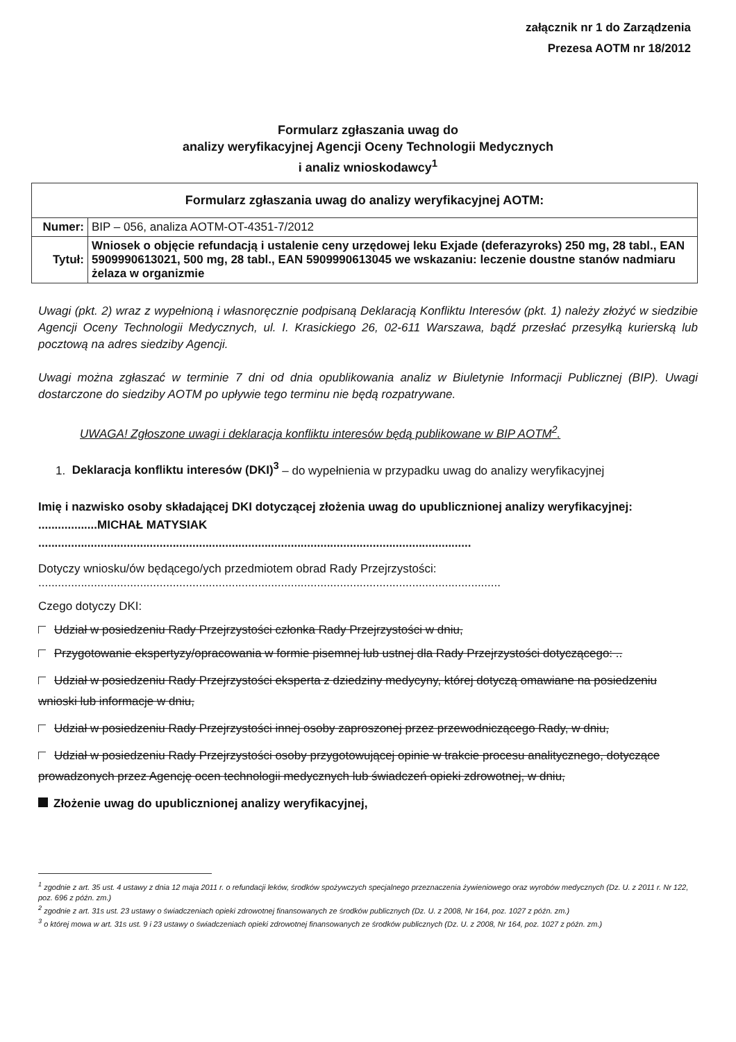załącznik nr 1 do Zarządzenia
Prezesa AOTM nr 18/2012
Formularz zgłaszania uwag do
analizy weryfikacyjnej Agencji Oceny Technologii Medycznych
i analiz wnioskodawcy<sup>1</sup>
| Formularz zgłaszania uwag do analizy weryfikacyjnej AOTM: | |
| --- | --- |
| Numer: | BIP – 056, analiza AOTM-OT-4351-7/2012 |
| Tytuł: | Wniosek o objęcie refundacją i ustalenie ceny urzędowej leku Exjade (deferazyroks) 250 mg, 28 tabl., EAN 5909990613021, 500 mg, 28 tabl., EAN 5909990613045 we wskazaniu: leczenie doustne stanów nadmiaru żelaza w organizmie |
Uwagi (pkt. 2) wraz z wypełnioną i własnoręcznie podpisaną Deklaracją Konfliktu Interesów (pkt. 1) należy złożyć w siedzibie Agencji Oceny Technologii Medycznych, ul. I. Krasickiego 26, 02-611 Warszawa, bądź przesłać przesyłką kurierską lub pocztową na adres siedziby Agencji.
Uwagi można zgłaszać w terminie 7 dni od dnia opublikowania analiz w Biuletynie Informacji Publicznej (BIP). Uwagi dostarczone do siedziby AOTM po upływie tego terminu nie będą rozpatrywane.
UWAGA! Zgłoszone uwagi i deklaracja konfliktu interesów będą publikowane w BIP AOTM<sup>2</sup>.
1. Deklaracja konfliktu interesów (DKI)<sup>3</sup> – do wypełnienia w przypadku uwag do analizy weryfikacyjnej
Imię i nazwisko osoby składającej DKI dotyczącej złożenia uwag do upublicznionej analizy weryfikacyjnej: ..................MICHAŁ MATYSIAK
....................................................................................................................................
Dotyczy wniosku/ów będącego/ych przedmiotem obrad Rady Przejrzystości:
.............................................................................................................................................
Czego dotyczy DKI:
Udział w posiedzeniu Rady Przejrzystości członka Rady Przejrzystości w dniu,
Przygotowanie ekspertyzy/opracowania w formie pisemnej lub ustnej dla Rady Przejrzystości dotyczącego: ..
Udział w posiedzeniu Rady Przejrzystości eksperta z dziedziny medycyny, której dotyczą omawiane na posiedzeniu wnioski lub informacje w dniu,
Udział w posiedzeniu Rady Przejrzystości innej osoby zaproszonej przez przewodniczącego Rady, w dniu,
Udział w posiedzeniu Rady Przejrzystości osoby przygotowującej opinie w trakcie procesu analitycznego, dotyczące prowadzonych przez Agencję ocen technologii medycznych lub świadczeń opieki zdrowotnej, w dniu,
Złożenie uwag do upublicznionej analizy weryfikacyjnej,
<sup>1</sup> zgodnie z art. 35 ust. 4 ustawy z dnia 12 maja 2011 r. o refundacji leków, środków spożywczych specjalnego przeznaczenia żywieniowego oraz wyrobów medycznych (Dz. U. z 2011 r. Nr 122, poz. 696 z późn. zm.)
<sup>2</sup> zgodnie z art. 31s ust. 23 ustawy o świadczeniach opieki zdrowotnej finansowanych ze środków publicznych (Dz. U. z 2008, Nr 164, poz. 1027 z późn. zm.)
<sup>3</sup> o której mowa w art. 31s ust. 9 i 23 ustawy o świadczeniach opieki zdrowotnej finansowanych ze środków publicznych (Dz. U. z 2008, Nr 164, poz. 1027 z późn. zm.)